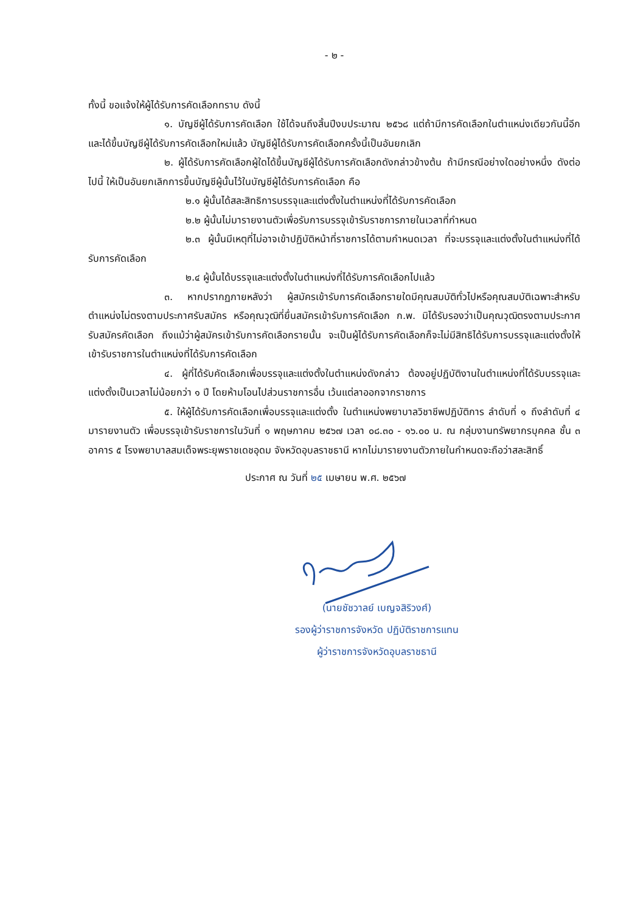- ๒ -
ทั้งนี้ ขอแจ้งให้ผู้ได้รับการคัดเลือกทราบ ดังนี้
๑. บัญชีผู้ได้รับการคัดเลือก ใช้ได้จนถึงสิ้นปีงบประมาณ ๒๕๖๘ แต่ถ้ามีการคัดเลือกในตำแหน่งเดียวกันนี้อีก และได้ขึ้นบัญชีผู้ได้รับการคัดเลือกใหม่แล้ว บัญชีผู้ได้รับการคัดเลือกครั้งนี้เป็นอันยกเลิก
๒. ผู้ได้รับการคัดเลือกผู้ใดได้ขึ้นบัญชีผู้ได้รับการคัดเลือกดังกล่าวข้างต้น ถ้ามีกรณีอย่างใดอย่างหนึ่ง ดังต่อไปนี้ ให้เป็นอันยกเลิกการขึ้นบัญชีผู้นั้นไว้ในบัญชีผู้ได้รับการคัดเลือก คือ
๒.๑ ผู้นั้นได้สละสิทธิการบรรจุและแต่งตั้งในตำแหน่งที่ได้รับการคัดเลือก
๒.๒ ผู้นั้นไม่มารายงานตัวเพื่อรับการบรรจุเข้ารับราชการภายในเวลาที่กำหนด
๒.๓ ผู้นั้นมีเหตุที่ไม่อาจเข้าปฏิบัติหน้าที่ราชการได้ตามกำหนดเวลา ที่จะบรรจุและแต่งตั้งในตำแหน่งที่ได้รับการคัดเลือก
๒.๔ ผู้นั้นได้บรรจุและแต่งตั้งในตำแหน่งที่ได้รับการคัดเลือกไปแล้ว
๓. หากปรากฏภายหลังว่า ผู้สมัครเข้ารับการคัดเลือกรายใดมีคุณสมบัติทั่วไปหรือคุณสมบัติเฉพาะสำหรับตำแหน่งไม่ตรงตามประกาศรับสมัคร หรือคุณวุฒิที่ยื่นสมัครเข้ารับการคัดเลือก ก.พ. มิได้รับรองว่าเป็นคุณวุฒิตรงตามประกาศรับสมัครคัดเลือก ถึงแม้ว่าผู้สมัครเข้ารับการคัดเลือกรายนั้น จะเป็นผู้ได้รับการคัดเลือกก็จะไม่มีสิทธิได้รับการบรรจุและแต่งตั้งให้เข้ารับราชการในตำแหน่งที่ได้รับการคัดเลือก
๔. ผู้ที่ได้รับคัดเลือกเพื่อบรรจุและแต่งตั้งในตำแหน่งดังกล่าว ต้องอยู่ปฏิบัติงานในตำแหน่งที่ได้รับบรรจุและแต่งตั้งเป็นเวลาไม่น้อยกว่า ๑ ปี โดยห้ามโอนไปส่วนราชการอื่น เว้นแต่ลาออกจากราชการ
๕. ให้ผู้ได้รับการคัดเลือกเพื่อบรรจุและแต่งตั้ง ในตำแหน่งพยาบาลวิชาชีพปฏิบัติการ ลำดับที่ ๑ ถึงลำดับที่ ๔ มารายงานตัว เพื่อบรรจุเข้ารับราชการในวันที่ ๑ พฤษภาคม ๒๕๖๗ เวลา ๐๘.๓๐ - ๑๖.๐๐ น. ณ กลุ่มงานทรัพยากรบุคคล ชั้น ๓ อาคาร ๕ โรงพยาบาลสมเด็จพระยุพราชเดชอุดม จังหวัดอุบลราชธานี หากไม่มารายงานตัวภายในกำหนดจะถือว่าสละสิทธิ์
ประกาศ ณ วันที่ ๒๕ เมษายน พ.ศ. ๒๕๖๗
(นายชัชวาลย์ เบญจสิริวงศ์)
รองผู้ว่าราชการจังหวัด ปฏิบัติราชการแทน
ผู้ว่าราชการจังหวัดอุบลราชธานี